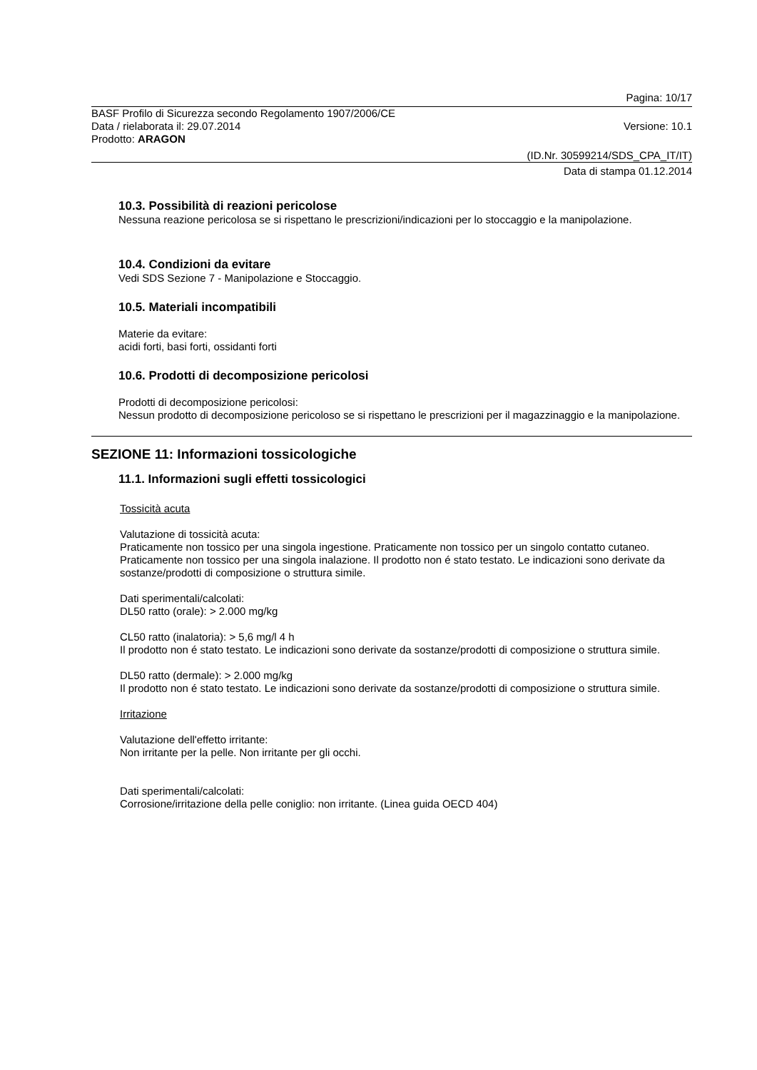Pagina: 10/17
BASF Profilo di Sicurezza secondo Regolamento 1907/2006/CE
Data / rielaborata il: 29.07.2014
Versione: 10.1
Prodotto: ARAGON
(ID.Nr. 30599214/SDS_CPA_IT/IT)
Data di stampa 01.12.2014
10.3. Possibilità di reazioni pericolose
Nessuna reazione pericolosa se si rispettano le prescrizioni/indicazioni per lo stoccaggio e la manipolazione.
10.4. Condizioni da evitare
Vedi SDS Sezione 7 - Manipolazione e Stoccaggio.
10.5. Materiali incompatibili
Materie da evitare:
acidi forti, basi forti, ossidanti forti
10.6. Prodotti di decomposizione pericolosi
Prodotti di decomposizione pericolosi:
Nessun prodotto di decomposizione pericoloso se si rispettano le prescrizioni per il magazzinaggio e la manipolazione.
SEZIONE 11: Informazioni tossicologiche
11.1. Informazioni sugli effetti tossicologici
Tossicità acuta
Valutazione di tossicità acuta:
Praticamente non tossico per una singola ingestione. Praticamente non tossico per un singolo contatto cutaneo. Praticamente non tossico per una singola inalazione. Il prodotto non é stato testato. Le indicazioni sono derivate da sostanze/prodotti di composizione o struttura simile.
Dati sperimentali/calcolati:
DL50 ratto (orale): > 2.000 mg/kg
CL50 ratto (inalatoria): > 5,6 mg/l 4 h
Il prodotto non é stato testato. Le indicazioni sono derivate da sostanze/prodotti di composizione o struttura simile.
DL50 ratto (dermale): > 2.000 mg/kg
Il prodotto non é stato testato. Le indicazioni sono derivate da sostanze/prodotti di composizione o struttura simile.
Irritazione
Valutazione dell'effetto irritante:
Non irritante per la pelle. Non irritante per gli occhi.
Dati sperimentali/calcolati:
Corrosione/irritazione della pelle coniglio: non irritante. (Linea guida OECD 404)